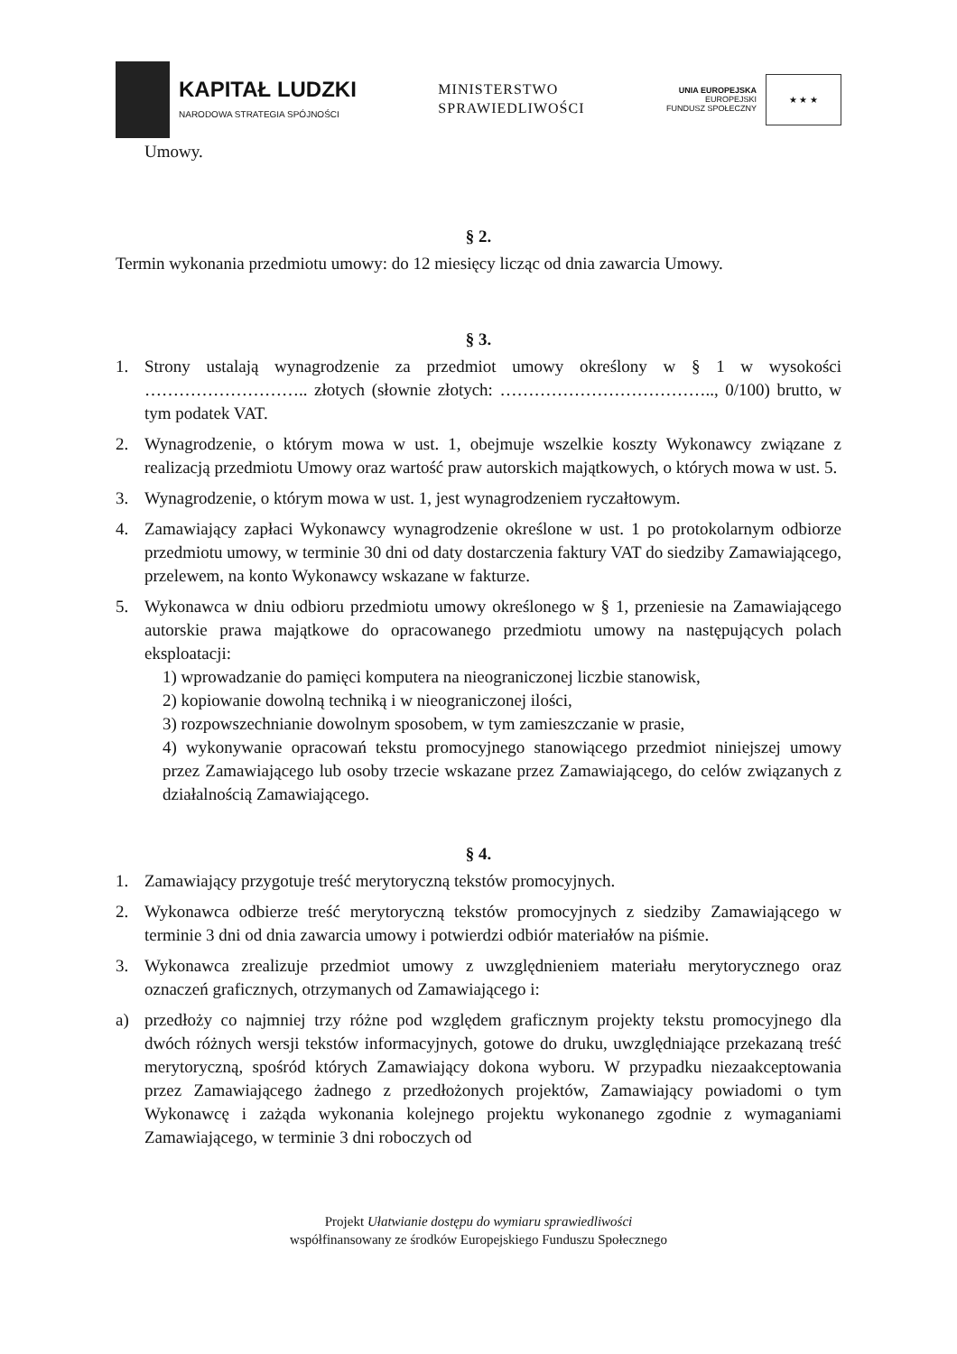KAPITAŁ LUDZKI
NARODOWA STRATEGIA SPÓJNOŚCI
MINISTERSTWO
SPRAWIEDLIWOŚCI
UNIA EUROPEJSKA
EUROPEJSKI
FUNDUSZ SPOŁECZNY
★ ★ ★
Umowy.
§ 2.
Termin wykonania przedmiotu umowy: do 12 miesięcy licząc od dnia zawarcia Umowy.
§ 3.
1. Strony ustalają wynagrodzenie za przedmiot umowy określony w § 1 w wysokości ……………………….. złotych (słownie złotych: ……………………………….., 0/100) brutto, w tym podatek VAT.
2. Wynagrodzenie, o którym mowa w ust. 1, obejmuje wszelkie koszty Wykonawcy związane z realizacją przedmiotu Umowy oraz wartość praw autorskich majątkowych, o których mowa w ust. 5.
3. Wynagrodzenie, o którym mowa w ust. 1, jest wynagrodzeniem ryczałtowym.
4. Zamawiający zapłaci Wykonawcy wynagrodzenie określone w ust. 1 po protokolarnym odbiorze przedmiotu umowy, w terminie 30 dni od daty dostarczenia faktury VAT do siedziby Zamawiającego, przelewem, na konto Wykonawcy wskazane w fakturze.
5. Wykonawca w dniu odbioru przedmiotu umowy określonego w § 1, przeniesie na Zamawiającego autorskie prawa majątkowe do opracowanego przedmiotu umowy na następujących polach eksploatacji:
1) wprowadzanie do pamięci komputera na nieograniczonej liczbie stanowisk,
2) kopiowanie dowolną techniką i w nieograniczonej ilości,
3) rozpowszechnianie dowolnym sposobem, w tym zamieszczanie w prasie,
4) wykonywanie opracowań tekstu promocyjnego stanowiącego przedmiot niniejszej umowy przez Zamawiającego lub osoby trzecie wskazane przez Zamawiającego, do celów związanych z działalnością Zamawiającego.
§ 4.
1. Zamawiający przygotuje treść merytoryczną tekstów promocyjnych.
2. Wykonawca odbierze treść merytoryczną tekstów promocyjnych z siedziby Zamawiającego w terminie 3 dni od dnia zawarcia umowy i potwierdzi odbiór materiałów na piśmie.
3. Wykonawca zrealizuje przedmiot umowy z uwzględnieniem materiału merytorycznego oraz oznaczeń graficznych, otrzymanych od Zamawiającego i:
a) przedłoży co najmniej trzy różne pod względem graficznym projekty tekstu promocyjnego dla dwóch różnych wersji tekstów informacyjnych, gotowe do druku, uwzględniające przekazaną treść merytoryczną, spośród których Zamawiający dokona wyboru. W przypadku niezaakceptowania przez Zamawiającego żadnego z przedłożonych projektów, Zamawiający powiadomi o tym Wykonawcę i zażąda wykonania kolejnego projektu wykonanego zgodnie z wymaganiami Zamawiającego, w terminie 3 dni roboczych od
Projekt Ułatwianie dostępu do wymiaru sprawiedliwości
współfinansowany ze środków Europejskiego Funduszu Społecznego